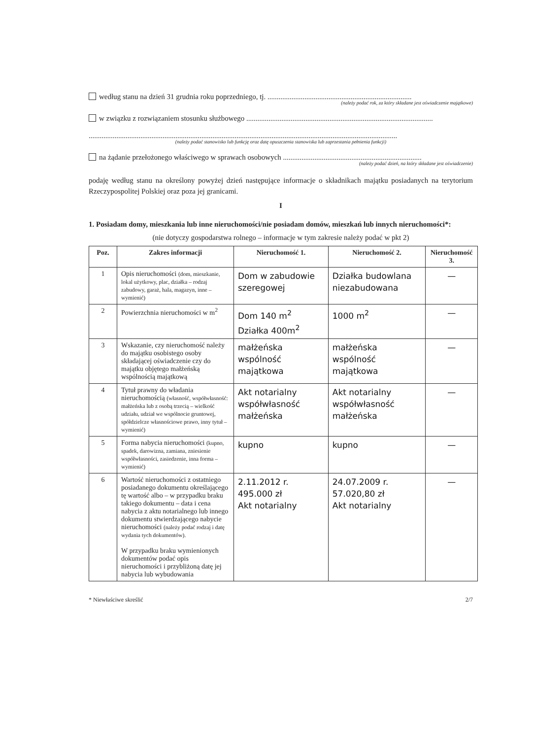według stanu na dzień 31 grudnia roku poprzedniego, tj. ..............................................................................
(należy podać rok, za który składane jest oświadczenie majątkowe)
w związku z rozwiązaniem stosunku służbowego .....................................................................................................
.......................................................................................................................................................................
(należy podać stanowisko lub funkcję oraz datę opuszczenia stanowiska lub zaprzestania pełnienia funkcji)
na żądanie przełożonego właściwego w sprawach osobowych ...........................................................................
(należy podać dzień, na który składane jest oświadczenie)
podaję według stanu na określony powyżej dzień następujące informacje o składnikach majątku posiadanych na terytorium Rzeczypospolitej Polskiej oraz poza jej granicami.
I
1. Posiadam domy, mieszkania lub inne nieruchomości/nie posiadam domów, mieszkań lub innych nieruchomości*:
(nie dotyczy gospodarstwa rolnego – informacje w tym zakresie należy podać w pkt 2)
| Poz. | Zakres informacji | Nieruchomość 1. | Nieruchomość 2. | Nieruchomość 3. |
| --- | --- | --- | --- | --- |
| 1 | Opis nieruchomości (dom, mieszkanie, lokal użytkowy, plac, działka – rodzaj zabudowy, garaż, hala, magazyn, inne – wymienić) | Dom w zabudowie szeregowej | Działka budowlana niezabudowana | — |
| 2 | Powierzchnia nieruchomości w m<sup>2</sup> | Dom 140 m<sup>2</sup> Działka 400m<sup>2</sup> | 1000 m<sup>2</sup> | — |
| 3 | Wskazanie, czy nieruchomość należy do majątku osobistego osoby składającej oświadczenie czy do majątku objętego małżeńską wspólnością majątkową | małżeńska wspólność majątkowa | małżeńska wspólność majątkowa | — |
| 4 | Tytuł prawny do władania nieruchomością (własność, współwłasność: małżeńska lub z osobą trzecią – wielkość udziału, udział we wspólnocie gruntowej, spółdzielcze własnościowe prawo, inny tytuł – wymienić) | Akt notarialny współwłasność małżeńska | Akt notarialny współwłasność małżeńska | — |
| 5 | Forma nabycia nieruchomości (kupno, spadek, darowizna, zamiana, zniesienie współwłasności, zasiedzenie, inna forma – wymienić) | kupno | kupno | — |
| 6 | Wartość nieruchomości z ostatniego posiadanego dokumentu określającego tę wartość albo – w przypadku braku takiego dokumentu – data i cena nabycia z aktu notarialnego lub innego dokumentu stwierdzającego nabycie nieruchomości (należy podać rodzaj i datę wydania tych dokumentów). W przypadku braku wymienionych dokumentów podać opis nieruchomości i przybliżoną datę jej nabycia lub wybudowania | 2.11.2012 r. 495.000 zł Akt notarialny | 24.07.2009 r. 57.020,80 zł Akt notarialny | — |
* Niewłaściwe skreślić 2/7